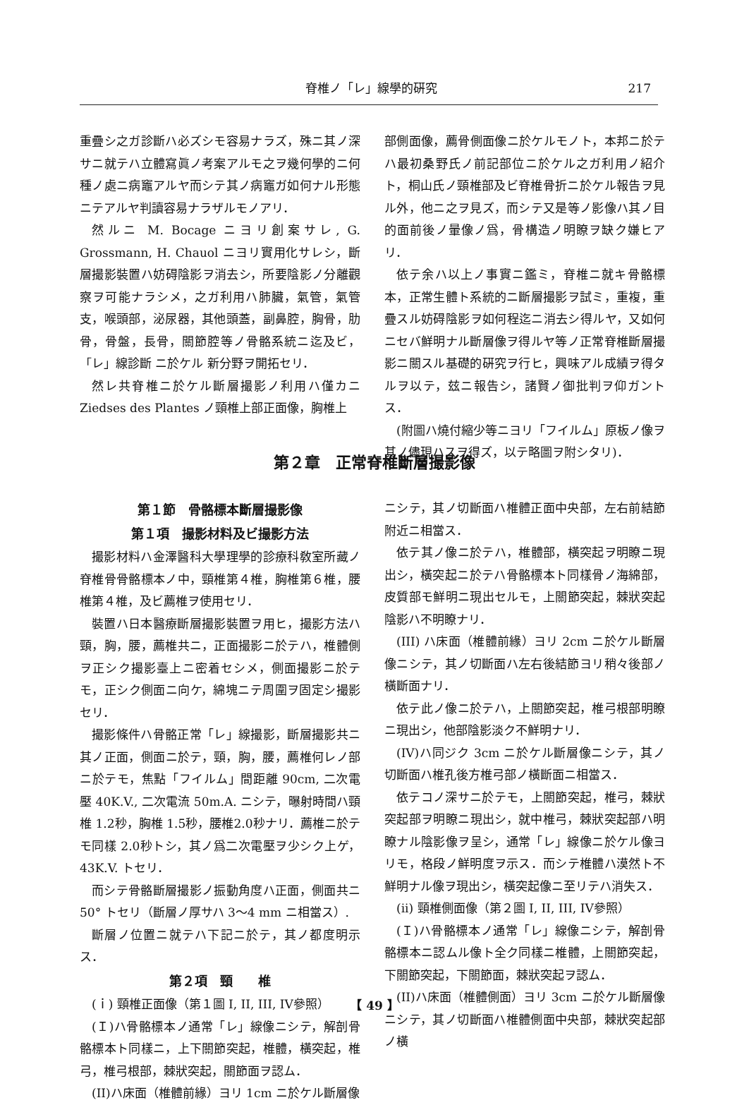脊椎ノ「レ」線學的硏究 217
重疊シ之ガ診斷ハ必ズシモ容易ナラズ，殊ニ其ノ深サニ就テハ立體寫眞ノ考案アルモ之ヲ幾何學的ニ何種ノ處ニ病竈アルヤ而シテ其ノ病竈ガ如何ナル形態ニテアルヤ判讀容易ナラザルモノアリ．
然ルニ M. Bocage ニヨリ創案サレ, G. Grossmann, H. Chauol ニヨリ實用化サレシ，斷層撮影裝置ハ妨碍陰影ヲ消去シ，所要陰影ノ分離觀察ヲ可能ナラシメ，之ガ利用ハ肺臟，氣管，氣管支，喉頭部，泌尿器，其他頭蓋，副鼻腔，胸骨，肋骨，骨盤，長骨，關節腔等ノ骨骼系統ニ迄及ビ，「レ」線診斷 ニ於ケル 新分野ヲ開拓セリ．
然レ共脊椎ニ於ケル斷層撮影ノ利用ハ僅カニ Ziedses des Plantes ノ頸椎上部正面像，胸椎上
部側面像，薦骨側面像ニ於ケルモノト，本邦ニ於テハ最初桑野氏ノ前記部位ニ於ケル之ガ利用ノ紹介ト，桐山氏ノ頸椎部及ビ脊椎骨折ニ於ケル報告ヲ見ル外，他ニ之ヲ見ズ，而シテ又是等ノ影像ハ其ノ目的面前後ノ暈像ノ爲，骨構造ノ明瞭ヲ缺ク嫌ヒアリ．
依テ余ハ以上ノ事實ニ鑑ミ，脊椎ニ就キ骨骼標本，正常生體ト系統的ニ斷層撮影ヲ試ミ，重複，重疊スル妨碍陰影ヲ如何程迄ニ消去シ得ルヤ，又如何ニセバ鮮明ナル斷層像ヲ得ルヤ等ノ正常脊椎斷層撮影ニ關スル基礎的硏究ヲ行ヒ，興味アル成績ヲ得タルヲ以テ，玆ニ報告シ，諸賢ノ御批判ヲ仰ガントス．
(附圖ハ燒付縮少等ニヨリ「フイルム」原板ノ像ヲ其ノ儘現ハスヲ得ズ，以テ略圖ヲ附シタリ)．
第２章　正常脊椎斷層撮影像
第１節　骨骼標本斷層撮影像
第１項　撮影材料及ビ撮影方法
撮影材料ハ金澤醫科大學理學的診療科敎室所藏ノ脊椎骨骨骼標本ノ中，頸椎第４椎，胸椎第６椎，腰椎第４椎，及ビ薦椎ヲ使用セリ．
裝置ハ日本醫療斷層撮影裝置ヲ用ヒ，撮影方法ハ頸，胸，腰，薦椎共ニ，正面撮影ニ於テハ，椎體側ヲ正シク撮影臺上ニ密着セシメ，側面撮影ニ於テモ，正シク側面ニ向ケ，綿塊ニテ周圍ヲ固定シ撮影セリ．
撮影條件ハ骨骼正常「レ」線撮影，斷層撮影共ニ其ノ正面，側面ニ於テ，頸，胸，腰，薦椎何レノ部ニ於テモ，焦點「フイルム」間距離 90cm, 二次電壓 40K.V., 二次電流 50m.A. ニシテ，曝射時間ハ頸椎 1.2秒，胸椎 1.5秒，腰椎2.0秒ナリ．薦椎ニ於テモ同樣 2.0秒トシ，其ノ爲二次電壓ヲ少シク上ゲ，43K.V. トセリ．
而シテ骨骼斷層撮影ノ振動角度ハ正面，側面共ニ 50° トセリ（斷層ノ厚サハ 3～4 mm ニ相當ス）.
斷層ノ位置ニ就テハ下記ニ於テ，其ノ都度明示ス．
第２項　頸　　椎
(ｉ) 頸椎正面像（第１圖 I, II, III, IV參照）
(Ｉ)ハ骨骼標本ノ通常「レ」線像ニシテ，解剖骨骼標本ト同樣ニ，上下關節突起，椎體，橫突起，椎弓，椎弓根部，棘狀突起，關節面ヲ認ム．
(II)ハ床面（椎體前緣）ヨリ 1cm ニ於ケル斷層像
ニシテ，其ノ切斷面ハ椎體正面中央部，左右前結節附近ニ相當ス．
依テ其ノ像ニ於テハ，椎體部，橫突起ヲ明瞭ニ現出シ，橫突起ニ於テハ骨骼標本ト同樣骨ノ海綿部，皮質部モ鮮明ニ現出セルモ，上關節突起，棘狀突起陰影ハ不明瞭ナリ．
(III) ハ床面（椎體前緣）ヨリ 2cm ニ於ケル斷層像ニシテ，其ノ切斷面ハ左右後結節ヨリ稍々後部ノ橫斷面ナリ．
依テ此ノ像ニ於テハ，上關節突起，椎弓根部明瞭ニ現出シ，他部陰影淡ク不鮮明ナリ．
(IV)ハ同ジク 3cm ニ於ケル斷層像ニシテ，其ノ切斷面ハ椎孔後方椎弓部ノ橫斷面ニ相當ス．
依テコノ深サニ於テモ，上關節突起，椎弓，棘狀突起部ヲ明瞭ニ現出シ，就中椎弓，棘狀突起部ハ明瞭ナル陰影像ヲ呈シ，通常「レ」線像ニ於ケル像ヨリモ，格段ノ鮮明度ヲ示ス．而シテ椎體ハ漠然ト不鮮明ナル像ヲ現出シ，橫突起像ニ至リテハ消失ス．
(ii) 頸椎側面像（第２圖 I, II, III, IV參照）
(Ｉ)ハ骨骼標本ノ通常「レ」線像ニシテ，解剖骨骼標本ニ認ムル像ト全ク同樣ニ椎體，上關節突起，下關節突起，下關節面，棘狀突起ヲ認ム．
(II)ハ床面（椎體側面）ヨリ 3cm ニ於ケル斷層像ニシテ，其ノ切斷面ハ椎體側面中央部，棘狀突起部ノ橫
【 49 】